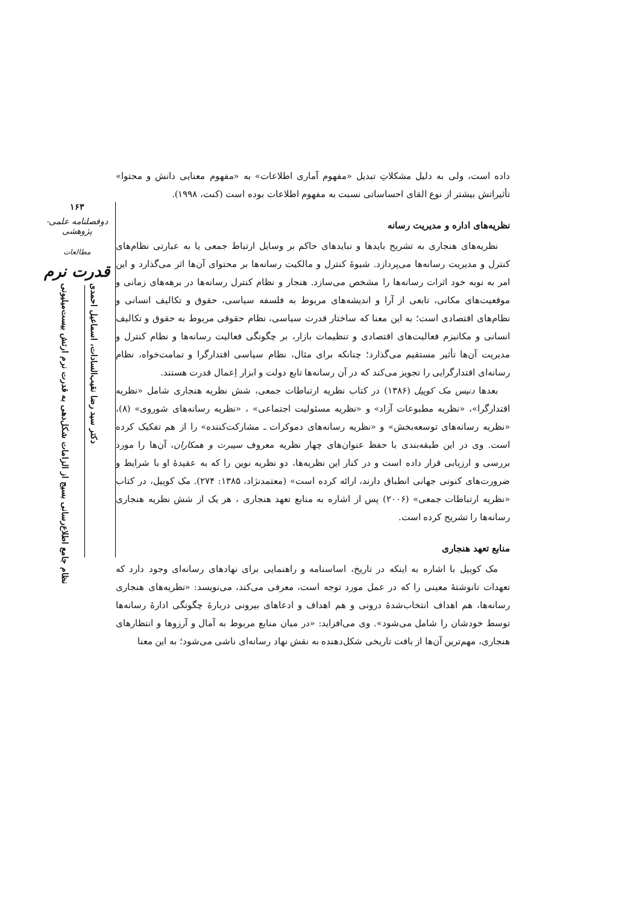۱۶۳
دوفصلنامه علمی-پژوهشی
مطالعات
قدرت نرم
دکتر سید رضا نقیب‌السادات، اسماعیل احمدی
نظام جامع اطلاع‌رسانی بسیج از الزامات شکل‌دهی به قدرت نرم ارتش بیست‌میلیونی
داده است، ولی به دلیل مشکلاتِ تبدیل «مفهوم آماری اطلاعات» به «مفهوم معنایی دانش و محتوا» تأثیراتش بیشتر از نوع القای احساساتی نسبت به مفهوم اطلاعات بوده است (کنت، ۱۹۹۸).
نظریه‌های اداره و مدیریت رسانه
نظریه‌های هنجاری به تشریح بایدها و نبایدهای حاکم بر وسایل ارتباط جمعی یا به عبارتی نظام‌های کنترل و مدیریت رسانه‌ها می‌پردازد. شیوهٔ کنترل و مالکیت رسانه‌ها بر محتوای آن‌ها اثر می‌گذارد و این امر به نوبه خود اثرات رسانه‌ها را مشخص می‌سازد. هنجار و نظام کنترل رسانه‌ها در برهه‌های زمانی و موقعیت‌های مکانی، تابعی از آرا و اندیشه‌های مربوط به فلسفه سیاسی، حقوق و تکالیف انسانی و نظام‌های اقتصادی است؛ به این معنا که ساختار قدرت سیاسی، نظام حقوقی مربوط به حقوق و تکالیف انسانی و مکانیزم فعالیت‌های اقتصادی و تنظیمات بازار، بر چگونگی فعالیت رسانه‌ها و نظام کنترل و مدیریت آن‌ها تأثیر مستقیم می‌گذارد؛ چنانکه برای مثال، نظام سیاسی اقتدارگرا و تمامت‌خواه، نظام رسانه‌ای اقتدارگرایی را تجویز می‌کند که در آن رسانه‌ها تابع دولت و ابزار اِعمال قدرت هستند.
بعدها دنیس مک کوییل (۱۳۸۶) در کتاب نظریه ارتباطات جمعی، شش نظریه هنجاری شامل «نظریه اقتدارگرا»، «نظریه مطبوعات آزاد» و «نظریه مسئولیت اجتماعی» ، «نظریه رسانه‌های شوروی» (۸)، «نظریه رسانه‌های توسعه‌بخش» و «نظریه رسانه‌های دموکرات ـ مشارکت‌کننده» را از هم تفکیک کرده است. وی در این طبقه‌بندی با حفظ عنوان‌های چهار نظریه معروف سیبرت و همکاران، آن‌ها را مورد بررسی و ارزیابی قرار داده است و در کنار این نظریه‌ها، دو نظریه نوین را که به عقیدهٔ او با شرایط و ضرورت‌های کنونی جهانی انطباق دارند، ارائه کرده است» (معتمدنژاد، ۱۳۸۵: ۲۷۴). مک کوییل، در کتاب «نظریه ارتباطات جمعی» (۲۰۰۶) پس از اشاره به منابع تعهد هنجاری ، هر یک از شش نظریه هنجاری رسانه‌ها را تشریح کرده است.
منابع تعهد هنجاری
مک کوییل با اشاره به اینکه در تاریخ، اساسنامه و راهنمایی برای نهادهای رسانه‌ای وجود دارد که تعهدات نانوشتهٔ معینی را که در عمل مورد توجه است، معرفی می‌کند، می‌نویسد: «نظریه‌های هنجاری رسانه‌ها، هم اهداف انتخاب‌شدهٔ درونی و هم اهداف و ادعاهای بیرونی دربارهٔ چگونگی ادارهٔ رسانه‌ها توسط خودشان را شامل می‌شود». وی می‌افزاید: «در میان منابع مربوط به آمال و آرزوها و انتظارهای هنجاری، مهم‌ترین آن‌ها از بافت تاریخی شکل‌دهنده به نقش نهاد رسانه‌ای ناشی می‌شود؛ به این معنا